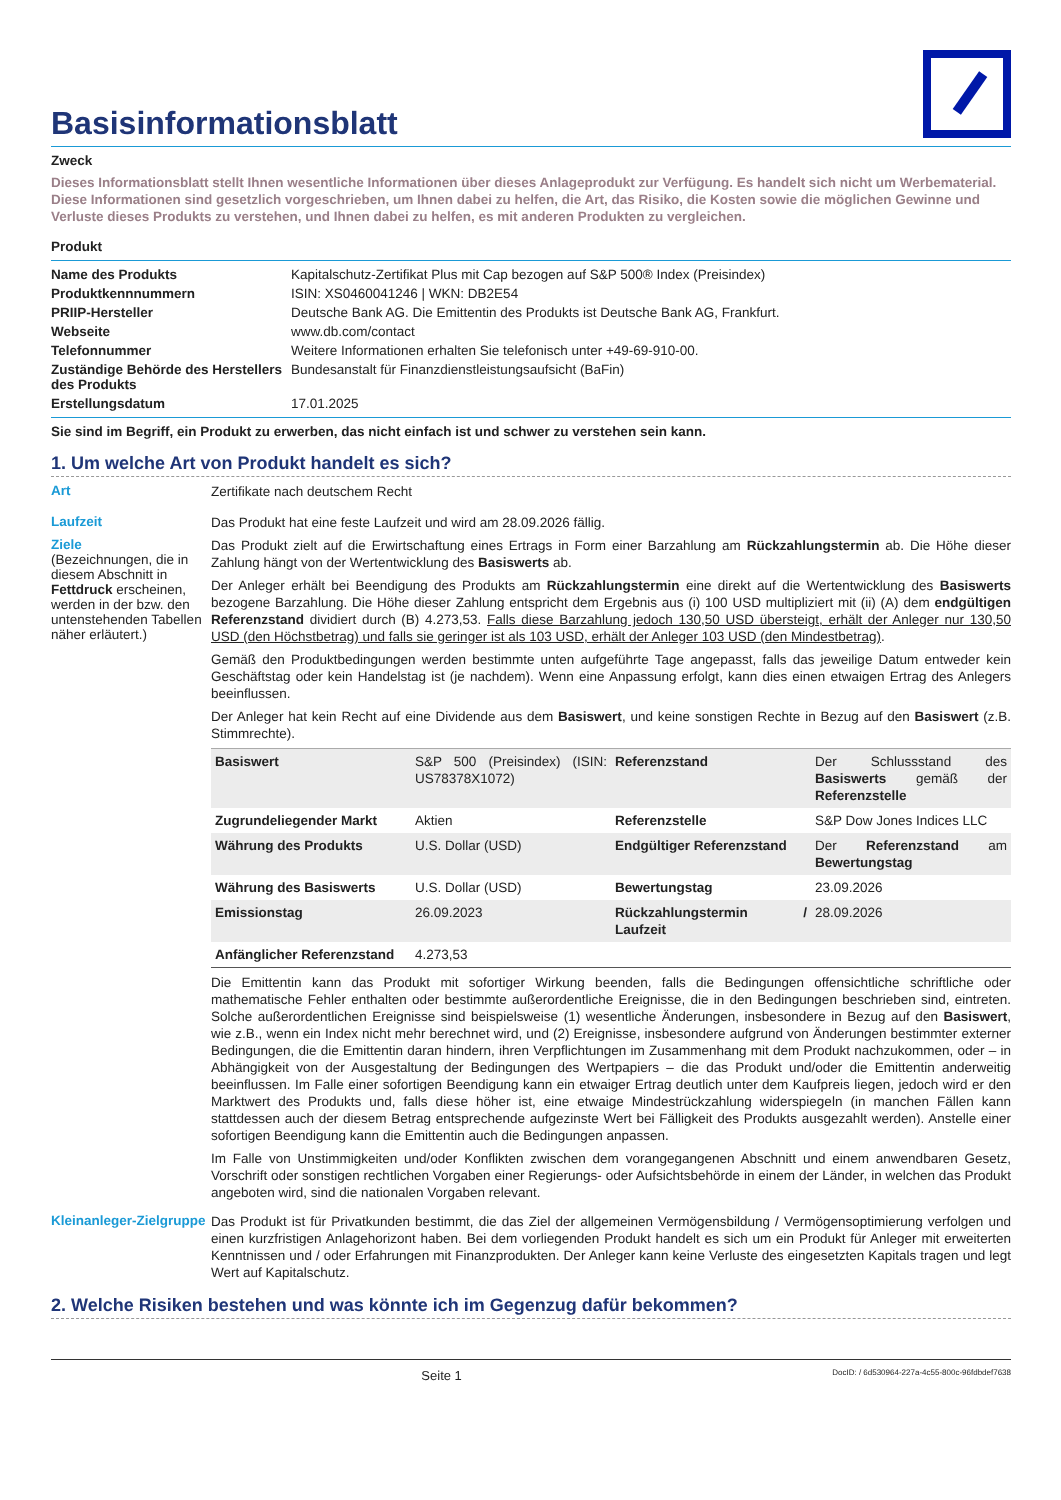Basisinformationsblatt
Zweck
Dieses Informationsblatt stellt Ihnen wesentliche Informationen über dieses Anlageprodukt zur Verfügung. Es handelt sich nicht um Werbematerial. Diese Informationen sind gesetzlich vorgeschrieben, um Ihnen dabei zu helfen, die Art, das Risiko, die Kosten sowie die möglichen Gewinne und Verluste dieses Produkts zu verstehen, und Ihnen dabei zu helfen, es mit anderen Produkten zu vergleichen.
Produkt
| Name des Produkts | Kapitalschutz-Zertifikat Plus mit Cap bezogen auf S&P 500® Index (Preisindex) |
| Produktkennnummern | ISIN: XS0460041246 / WKN: DB2E54 |
| PRIIP-Hersteller | Deutsche Bank AG. Die Emittentin des Produkts ist Deutsche Bank AG, Frankfurt. |
| Webseite | www.db.com/contact |
| Telefonnummer | Weitere Informationen erhalten Sie telefonisch unter +49-69-910-00. |
| Zuständige Behörde des Herstellers des Produkts | Bundesanstalt für Finanzdienstleistungsaufsicht (BaFin) |
| Erstellungsdatum | 17.01.2025 |
Sie sind im Begriff, ein Produkt zu erwerben, das nicht einfach ist und schwer zu verstehen sein kann.
1. Um welche Art von Produkt handelt es sich?
Art
Zertifikate nach deutschem Recht
Laufzeit
Das Produkt hat eine feste Laufzeit und wird am 28.09.2026 fällig.
Ziele
(Bezeichnungen, die in diesem Abschnitt in Fettdruck erscheinen, werden in der bzw. den untenstehenden Tabellen näher erläutert.)
Das Produkt zielt auf die Erwirtschaftung eines Ertrags in Form einer Barzahlung am Rückzahlungstermin ab. Die Höhe dieser Zahlung hängt von der Wertentwicklung des Basiswerts ab.
Der Anleger erhält bei Beendigung des Produkts am Rückzahlungstermin eine direkt auf die Wertentwicklung des Basiswerts bezogene Barzahlung. Die Höhe dieser Zahlung entspricht dem Ergebnis aus (i) 100 USD multipliziert mit (ii) (A) dem endgültigen Referenzstand dividiert durch (B) 4.273,53. Falls diese Barzahlung jedoch 130,50 USD übersteigt, erhält der Anleger nur 130,50 USD (den Höchstbetrag) und falls sie geringer ist als 103 USD, erhält der Anleger 103 USD (den Mindestbetrag).
Gemäß den Produktbedingungen werden bestimmte unten aufgeführte Tage angepasst, falls das jeweilige Datum entweder kein Geschäftstag oder kein Handelstag ist (je nachdem). Wenn eine Anpassung erfolgt, kann dies einen etwaigen Ertrag des Anlegers beeinflussen.
Der Anleger hat kein Recht auf eine Dividende aus dem Basiswert, und keine sonstigen Rechte in Bezug auf den Basiswert (z.B. Stimmrechte).
| Basiswert | S&P 500 (Preisindex) (ISIN: US78378X1072) | Referenzstand | Der Schlussstand des Basiswerts gemäß der Referenzstelle |
| Zugrundeliegender Markt | Aktien | Referenzstelle | S&P Dow Jones Indices LLC |
| Währung des Produkts | U.S. Dollar (USD) | Endgültiger Referenzstand | Der Referenzstand am Bewertungstag |
| Währung des Basiswerts | U.S. Dollar (USD) | Bewertungstag | 23.09.2026 |
| Emissionstag | 26.09.2023 | Rückzahlungstermin / Laufzeit | 28.09.2026 |
| Anfänglicher Referenzstand | 4.273,53 | | |
Die Emittentin kann das Produkt mit sofortiger Wirkung beenden, falls die Bedingungen offensichtliche schriftliche oder mathematische Fehler enthalten oder bestimmte außerordentliche Ereignisse, die in den Bedingungen beschrieben sind, eintreten. Solche außerordentlichen Ereignisse sind beispielsweise (1) wesentliche Änderungen, insbesondere in Bezug auf den Basiswert, wie z.B., wenn ein Index nicht mehr berechnet wird, und (2) Ereignisse, insbesondere aufgrund von Änderungen bestimmter externer Bedingungen, die die Emittentin daran hindern, ihren Verpflichtungen im Zusammenhang mit dem Produkt nachzukommen, oder – in Abhängigkeit von der Ausgestaltung der Bedingungen des Wertpapiers – die das Produkt und/oder die Emittentin anderweitig beeinflussen. Im Falle einer sofortigen Beendigung kann ein etwaiger Ertrag deutlich unter dem Kaufpreis liegen, jedoch wird er den Marktwert des Produkts und, falls diese höher ist, eine etwaige Mindestrückzahlung widerspiegeln (in manchen Fällen kann stattdessen auch der diesem Betrag entsprechende aufgezinste Wert bei Fälligkeit des Produkts ausgezahlt werden). Anstelle einer sofortigen Beendigung kann die Emittentin auch die Bedingungen anpassen.
Im Falle von Unstimmigkeiten und/oder Konflikten zwischen dem vorangegangenen Abschnitt und einem anwendbaren Gesetz, Vorschrift oder sonstigen rechtlichen Vorgaben einer Regierungs- oder Aufsichtsbehörde in einem der Länder, in welchen das Produkt angeboten wird, sind die nationalen Vorgaben relevant.
Kleinanleger-Zielgruppe
Das Produkt ist für Privatkunden bestimmt, die das Ziel der allgemeinen Vermögensbildung / Vermögensoptimierung verfolgen und einen kurzfristigen Anlagehorizont haben. Bei dem vorliegenden Produkt handelt es sich um ein Produkt für Anleger mit erweiterten Kenntnissen und / oder Erfahrungen mit Finanzprodukten. Der Anleger kann keine Verluste des eingesetzten Kapitals tragen und legt Wert auf Kapitalschutz.
2. Welche Risiken bestehen und was könnte ich im Gegenzug dafür bekommen?
Seite 1 DocID: / 6d530964-227a-4c55-800c-96fdbdef7638